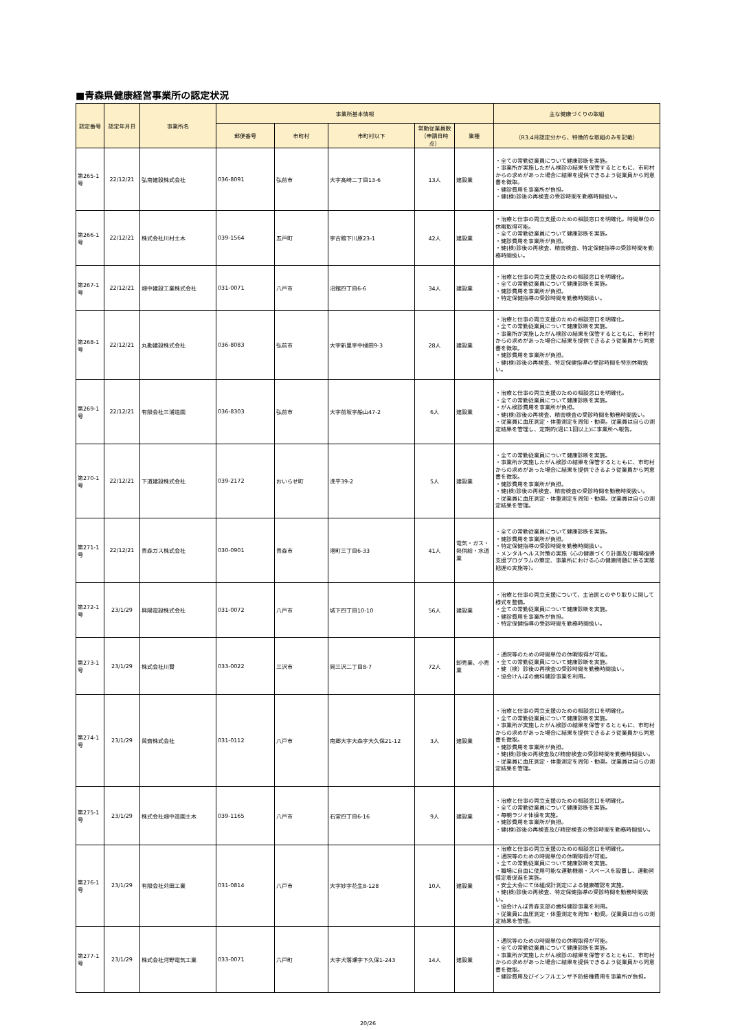■青森県健康経営事業所の認定状況
| 認定番号 | 認定年月日 | 事業所名 | 事業所基本情報 | | | | | 主な健康づくりの取組 |
| --- | --- | --- | --- | --- | --- | --- | --- | --- |
| | | | 郵便番号 | 市町村 | 市町村以下 | 常勤従業員数 （申請日時点） | 業種 | （R3.4月認定分から、特徴的な取組のみを記載） |
| 第265-1号 | 22/12/21 | 弘南建設株式会社 | 036-8091 | 弘前市 | 大字高崎二丁目13-6 | 13人 | 建設業 | ・全ての常勤従業員について健康診断を実施。 ・事業所が実施したがん検診の結果を保管するとともに、市町村からの求めがあった場合に結果を提供できるよう従業員から同意書を徴取。 ・健診費用を事業所が負担。 ・健(検)診後の再検査の受診時間を勤務時間扱い。 |
| 第266-1号 | 22/12/21 | 株式会社川村土木 | 039-1564 | 五戸町 | 字古館下川原23-1 | 42人 | 建設業 | ・治療と仕事の両立支援のための相談窓口を明確化。時間単位の休暇取得可能。 ・全ての常勤従業員について健康診断を実施。 ・健診費用を事業所が負担。 ・健(検)診後の再検査、精密検査、特定保健指導の受診時間を勤務時間扱い。 |
| 第267-1号 | 22/12/21 | 畑中建設工業株式会社 | 031-0071 | 八戸市 | 沼館四丁目6-6 | 34人 | 建設業 | ・治療と仕事の両立支援のための相談窓口を明確化。 ・全ての常勤従業員について健康診断を実施。 ・健診費用を事業所が負担。 ・特定保健指導の受診時間を勤務時間扱い。 |
| 第268-1号 | 22/12/21 | 丸勘建設株式会社 | 036-8083 | 弘前市 | 大字新里字中樋田9-3 | 28人 | 建設業 | ・治療と仕事の両立支援のための相談窓口を明確化。 ・全ての常勤従業員について健康診断を実施。 ・事業所が実施したがん検診の結果を保管するとともに、市町村からの求めがあった場合に結果を提供できるよう従業員から同意書を徴取。 ・健診費用を事業所が負担。 ・健(検)診後の再検査、特定保健指導の受診時間を特別休暇扱い。 |
| 第269-1号 | 22/12/21 | 有限会社三浦造園 | 036-8303 | 弘前市 | 大字前坂字船山47-2 | 6人 | 建設業 | ・治療と仕事の両立支援のための相談窓口を明確化。 ・全ての常勤従業員について健康診断を実施。 ・がん検診費用を事業所が負担。 ・健(検)診後の再検査、精密検査の受診時間を勤務時間扱い。 ・従業員に血圧測定・体重測定を周知・勧奨。従業員は自らの測定結果を管理し、定期的(週に1回以上)に事業所へ報告。 |
| 第270-1号 | 22/12/21 | 下道建設株式会社 | 039-2172 | おいらせ町 | 洗平39-2 | 5人 | 建設業 | ・全ての常勤従業員について健康診断を実施。 ・事業所が実施したがん検診の結果を保管するとともに、市町村からの求めがあった場合に結果を提供できるよう従業員から同意書を徴取。 ・健診費用を事業所が負担。 ・健(検)診後の再検査、精密検査の受診時間を勤務時間扱い。 ・従業員に血圧測定・体重測定を周知・勧奨。従業員は自らの測定結果を管理。 |
| 第271-1号 | 22/12/21 | 青森ガス株式会社 | 030-0901 | 青森市 | 港町三丁目6-33 | 41人 | 電気・ガス・熱供給・水道業 | ・全ての常勤従業員について健康診断を実施。 ・健診費用を事業所が負担。 ・特定保健指導の受診時間を勤務時間扱い。 ・メンタルヘルス対策の実施（心の健康づくり計画及び職場復帰支援プログラムの策定、事業所における心の健康問題に係る実態把握の実施等）。 |
| 第272-1号 | 23/1/29 | 興陽電設株式会社 | 031-0072 | 八戸市 | 城下四丁目10-10 | 56人 | 建設業 | ・治療と仕事の両立支援について、主治医とのやり取りに関して様式を整備。 ・全ての常勤従業員について健康診断を実施。 ・健診費用を事業所が負担。 ・特定保健指導の受診時間を勤務時間扱い。 |
| 第273-1号 | 23/1/29 | 株式会社川賢 | 033-0022 | 三沢市 | 岡三沢二丁目8-7 | 72人 | 卸売業、小売業 | ・通院等のための時間単位の休暇取得が可能。 ・全ての常勤従業員について健康診断を実施。 ・健（検）診後の再検査の受診時間を勤務時間扱い。 ・協会けんぽの歯科健診事業を利用。 |
| 第274-1号 | 23/1/29 | 萬齋株式会社 | 031-0112 | 八戸市 | 南郷大字大森字大久保21-12 | 3人 | 建設業 | ・治療と仕事の両立支援のための相談窓口を明確化。 ・全ての常勤従業員について健康診断を実施。 ・事業所が実施したがん検診の結果を保管するとともに、市町村からの求めがあった場合に結果を提供できるよう従業員から同意書を徴取。 ・健診費用を事業所が負担。 ・健(検)診後の再検査及び精密検査の受診時間を勤務時間扱い。 ・従業員に血圧測定・体重測定を周知・勧奨。従業員は自らの測定結果を管理。 |
| 第275-1号 | 23/1/29 | 株式会社畑中造園土木 | 039-1165 | 八戸市 | 石堂四丁目6-16 | 9人 | 建設業 | ・治療と仕事の両立支援のための相談窓口を明確化。 ・全ての常勤従業員について健康診断を実施。 ・毎朝ラジオ体操を実施。 ・健診費用を事業所が負担。 ・健(検)診後の再検査及び精密検査の受診時間を勤務時間扱い。 |
| 第276-1号 | 23/1/29 | 有限会社苅田工業 | 031-0814 | 八戸市 | 大字妙字花生8-128 | 10人 | 建設業 | ・治療と仕事の両立支援のための相談窓口を明確化。 ・通院等のための時間単位の休暇取得が可能。 ・全ての常勤従業員について健康診断を実施。 ・職場に自由に使用可能な運動機器・スペースを設置し、運動習慣定着促進を実施。 ・安全大会にて体組成計測定による健康確認を実施。 ・健(検)診後の再検査、特定保健指導の受診時間を勤務時間扱い。 ・協会けんぽ青森支部の歯科健診事業を利用。 ・従業員に血圧測定・体重測定を周知・勧奨。従業員は自らの測定結果を管理。 |
| 第277-1号 | 23/1/29 | 株式会社河野電気工業 | 033-0071 | 六戸町 | 大字犬落瀬字下久保1-243 | 14人 | 建設業 | ・通院等のための時間単位の休暇取得が可能。 ・全ての常勤従業員について健康診断を実施。 ・事業所が実施したがん検診の結果を保管するとともに、市町村からの求めがあった場合に結果を提供できるよう従業員から同意書を徴取。 ・健診費用及びインフルエンザ予防接種費用を事業所が負担。 |
20/26